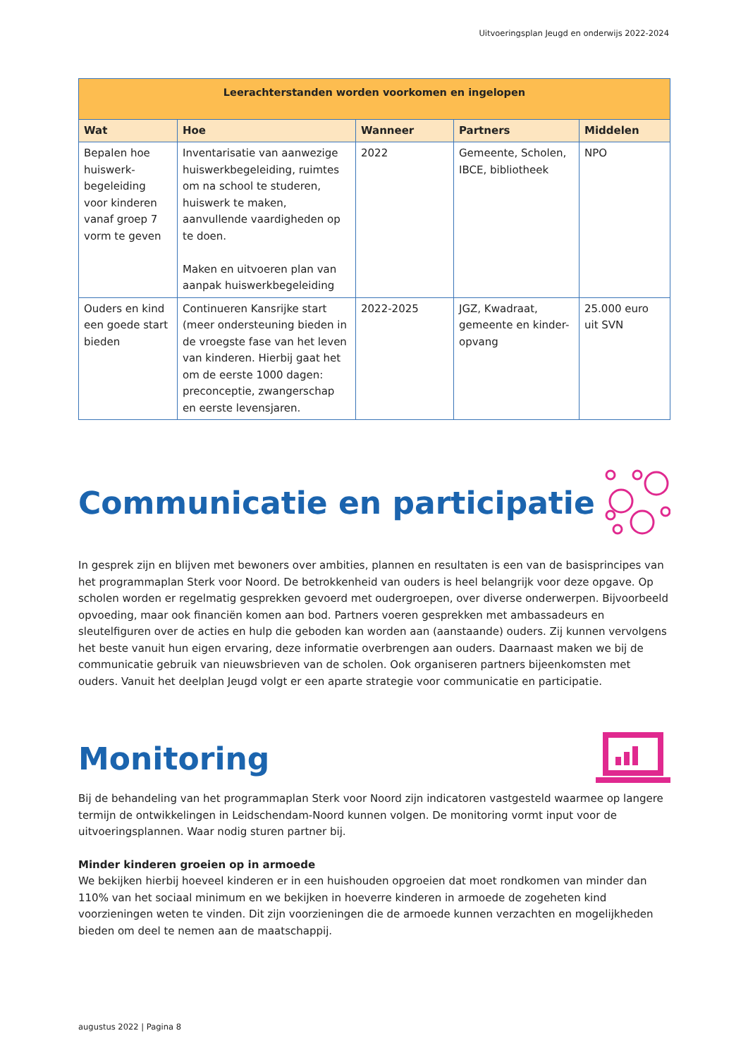Uitvoeringsplan Jeugd en onderwijs 2022-2024
| Leerachterstanden worden voorkomen en ingelopen | | | | |
| --- | --- | --- | --- | --- |
| Wat | Hoe | Wanneer | Partners | Middelen |
| Bepalen hoe huiswerk-begeleiding voor kinderen vanaf groep 7 vorm te geven | Inventarisatie van aanwezige huiswerkbegeleiding, ruimtes om na school te studeren, huiswerk te maken, aanvullende vaardigheden op te doen. Maken en uitvoeren plan van aanpak huiswerkbegeleiding | 2022 | Gemeente, Scholen, IBCE, bibliotheek | NPO |
| Ouders en kind een goede start bieden | Continueren Kansrijke start (meer ondersteuning bieden in de vroegste fase van het leven van kinderen. Hierbij gaat het om de eerste 1000 dagen: preconceptie, zwangerschap en eerste levensjaren. | 2022-2025 | JGZ, Kwadraat, gemeente en kinder-opvang | 25.000 euro uit SVN |
Communicatie en participatie
In gesprek zijn en blijven met bewoners over ambities, plannen en resultaten is een van de basisprincipes van het programmaplan Sterk voor Noord. De betrokkenheid van ouders is heel belangrijk voor deze opgave. Op scholen worden er regelmatig gesprekken gevoerd met oudergroepen, over diverse onderwerpen. Bijvoorbeeld opvoeding, maar ook financiën komen aan bod. Partners voeren gesprekken met ambassadeurs en sleutelfiguren over de acties en hulp die geboden kan worden aan (aanstaande) ouders. Zij kunnen vervolgens het beste vanuit hun eigen ervaring, deze informatie overbrengen aan ouders. Daarnaast maken we bij de communicatie gebruik van nieuwsbrieven van de scholen. Ook organiseren partners bijeenkomsten met ouders. Vanuit het deelplan Jeugd volgt er een aparte strategie voor communicatie en participatie.
Monitoring
Bij de behandeling van het programmaplan Sterk voor Noord zijn indicatoren vastgesteld waarmee op langere termijn de ontwikkelingen in Leidschendam-Noord kunnen volgen. De monitoring vormt input voor de uitvoeringsplannen. Waar nodig sturen partner bij.
Minder kinderen groeien op in armoede
We bekijken hierbij hoeveel kinderen er in een huishouden opgroeien dat moet rondkomen van minder dan 110% van het sociaal minimum en we bekijken in hoeverre kinderen in armoede de zogeheten kind voorzieningen weten te vinden. Dit zijn voorzieningen die de armoede kunnen verzachten en mogelijkheden bieden om deel te nemen aan de maatschappij.
augustus 2022 | Pagina 8